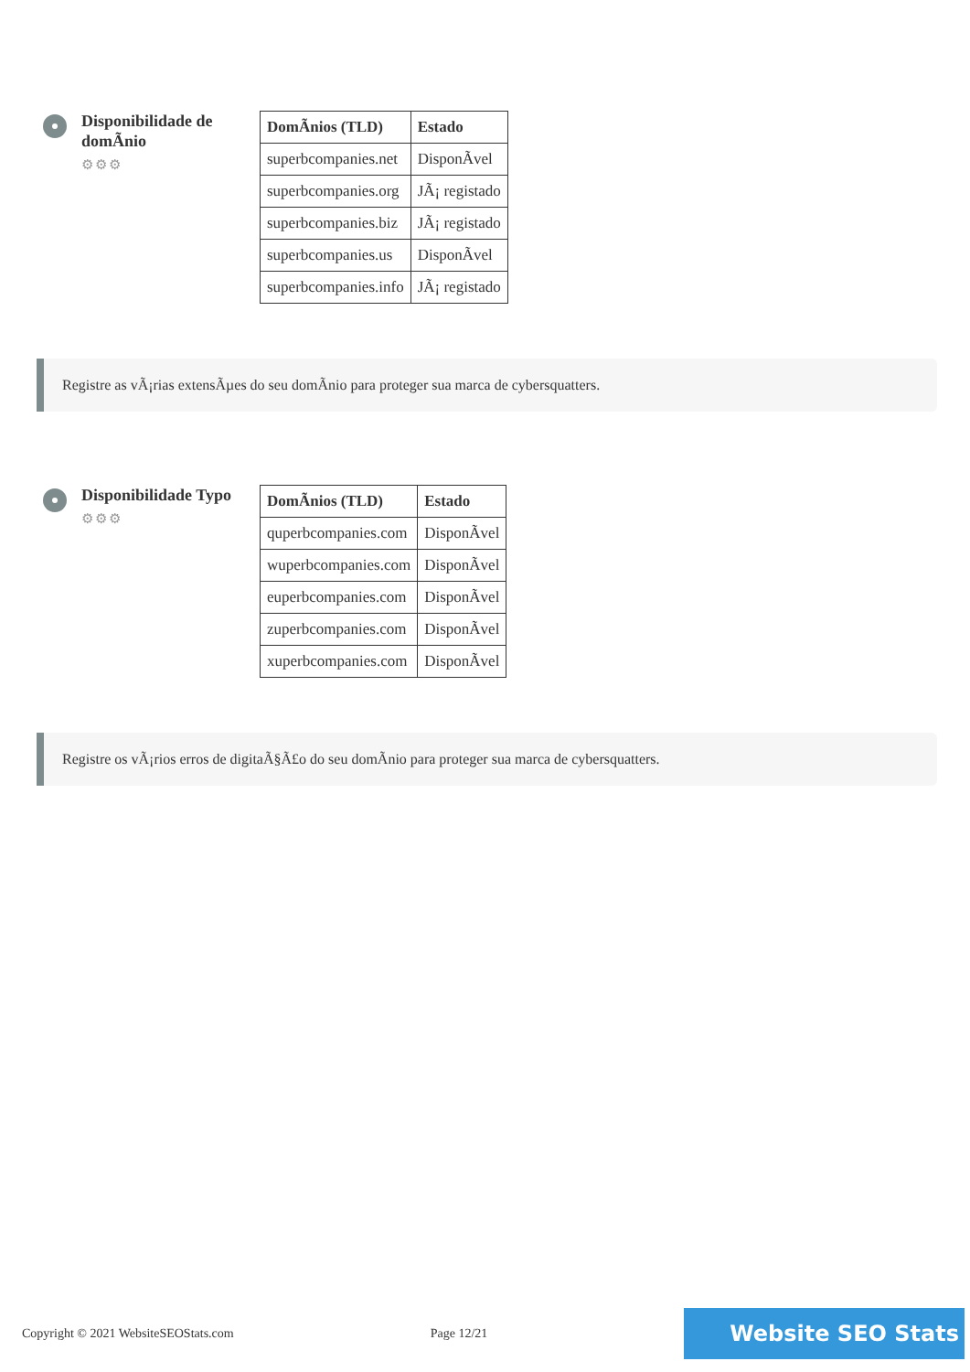Disponibilidade de domÃnio
⚙⚙⚙
| DomÃnios (TLD) | Estado |
| --- | --- |
| superbcompanies.net | DisponÃvel |
| superbcompanies.org | JÃ¡ registado |
| superbcompanies.biz | JÃ¡ registado |
| superbcompanies.us | DisponÃvel |
| superbcompanies.info | JÃ¡ registado |
Registre as vÃ¡rias extensÃµes do seu domÃnio para proteger sua marca de cybersquatters.
Disponibilidade Typo
⚙⚙⚙
| DomÃnios (TLD) | Estado |
| --- | --- |
| quperbcompanies.com | DisponÃvel |
| wuperbcompanies.com | DisponÃvel |
| euperbcompanies.com | DisponÃvel |
| zuperbcompanies.com | DisponÃvel |
| xuperbcompanies.com | DisponÃvel |
Registre os vÃ¡rios erros de digitaÃ§Ã£o do seu domÃnio para proteger sua marca de cybersquatters.
Copyright © 2021 WebsiteSEOStats.com Page 12/21
Website SEO Stats